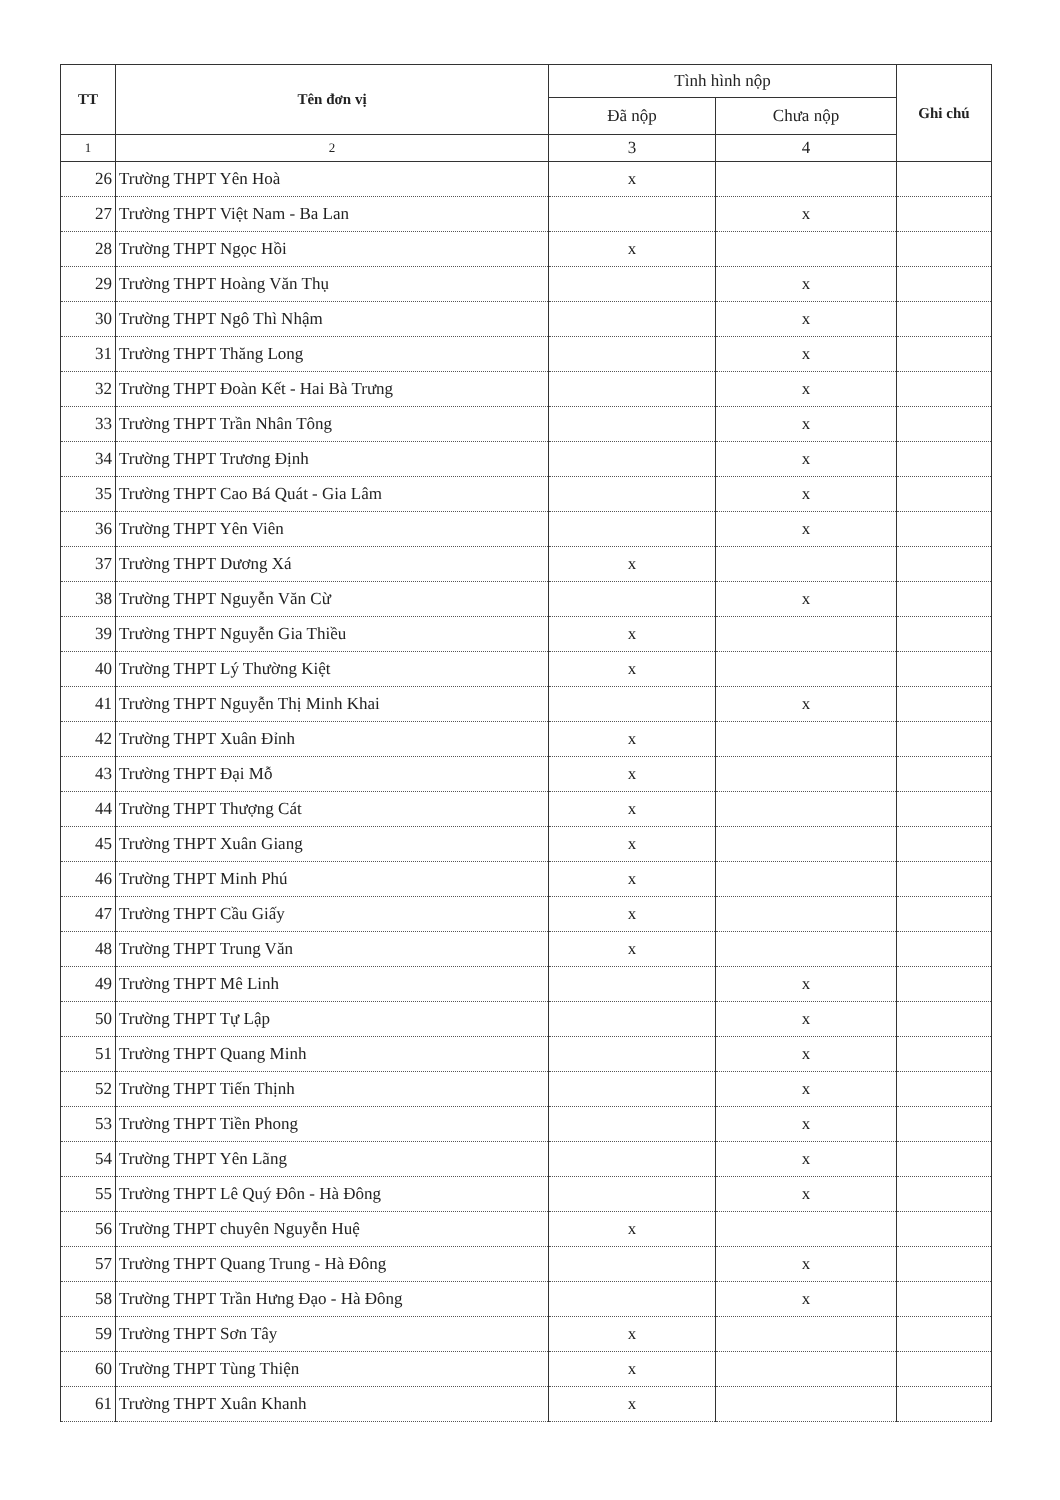| TT | Tên đơn vị | Tình hình nộp | | Ghi chú |
| --- | --- | --- | --- | --- |
| | | Đã nộp | Chưa nộp | |
| 1 | 2 | 3 | 4 | |
| 26 | Trường THPT Yên Hoà | x | | |
| 27 | Trường THPT Việt Nam - Ba Lan | | x | |
| 28 | Trường THPT Ngọc Hồi | x | | |
| 29 | Trường THPT Hoàng Văn Thụ | | x | |
| 30 | Trường THPT Ngô Thì Nhậm | | x | |
| 31 | Trường THPT Thăng Long | | x | |
| 32 | Trường THPT Đoàn Kết - Hai Bà Trưng | | x | |
| 33 | Trường THPT Trần Nhân Tông | | x | |
| 34 | Trường THPT Trương Định | | x | |
| 35 | Trường THPT Cao Bá Quát - Gia Lâm | | x | |
| 36 | Trường THPT Yên Viên | | x | |
| 37 | Trường THPT Dương Xá | x | | |
| 38 | Trường THPT Nguyễn Văn Cừ | | x | |
| 39 | Trường THPT Nguyễn Gia Thiều | x | | |
| 40 | Trường THPT Lý Thường Kiệt | x | | |
| 41 | Trường THPT Nguyễn Thị Minh Khai | | x | |
| 42 | Trường THPT Xuân Đỉnh | x | | |
| 43 | Trường THPT Đại Mỗ | x | | |
| 44 | Trường THPT Thượng Cát | x | | |
| 45 | Trường THPT Xuân Giang | x | | |
| 46 | Trường THPT Minh Phú | x | | |
| 47 | Trường THPT Cầu Giấy | x | | |
| 48 | Trường THPT Trung Văn | x | | |
| 49 | Trường THPT Mê Linh | | x | |
| 50 | Trường THPT Tự Lập | | x | |
| 51 | Trường THPT Quang Minh | | x | |
| 52 | Trường THPT Tiến Thịnh | | x | |
| 53 | Trường THPT Tiền Phong | | x | |
| 54 | Trường THPT Yên Lãng | | x | |
| 55 | Trường THPT Lê Quý Đôn - Hà Đông | | x | |
| 56 | Trường THPT chuyên Nguyễn Huệ | x | | |
| 57 | Trường THPT Quang Trung - Hà Đông | | x | |
| 58 | Trường THPT Trần Hưng Đạo - Hà Đông | | x | |
| 59 | Trường THPT Sơn Tây | x | | |
| 60 | Trường THPT Tùng Thiện | x | | |
| 61 | Trường THPT Xuân Khanh | x | | |